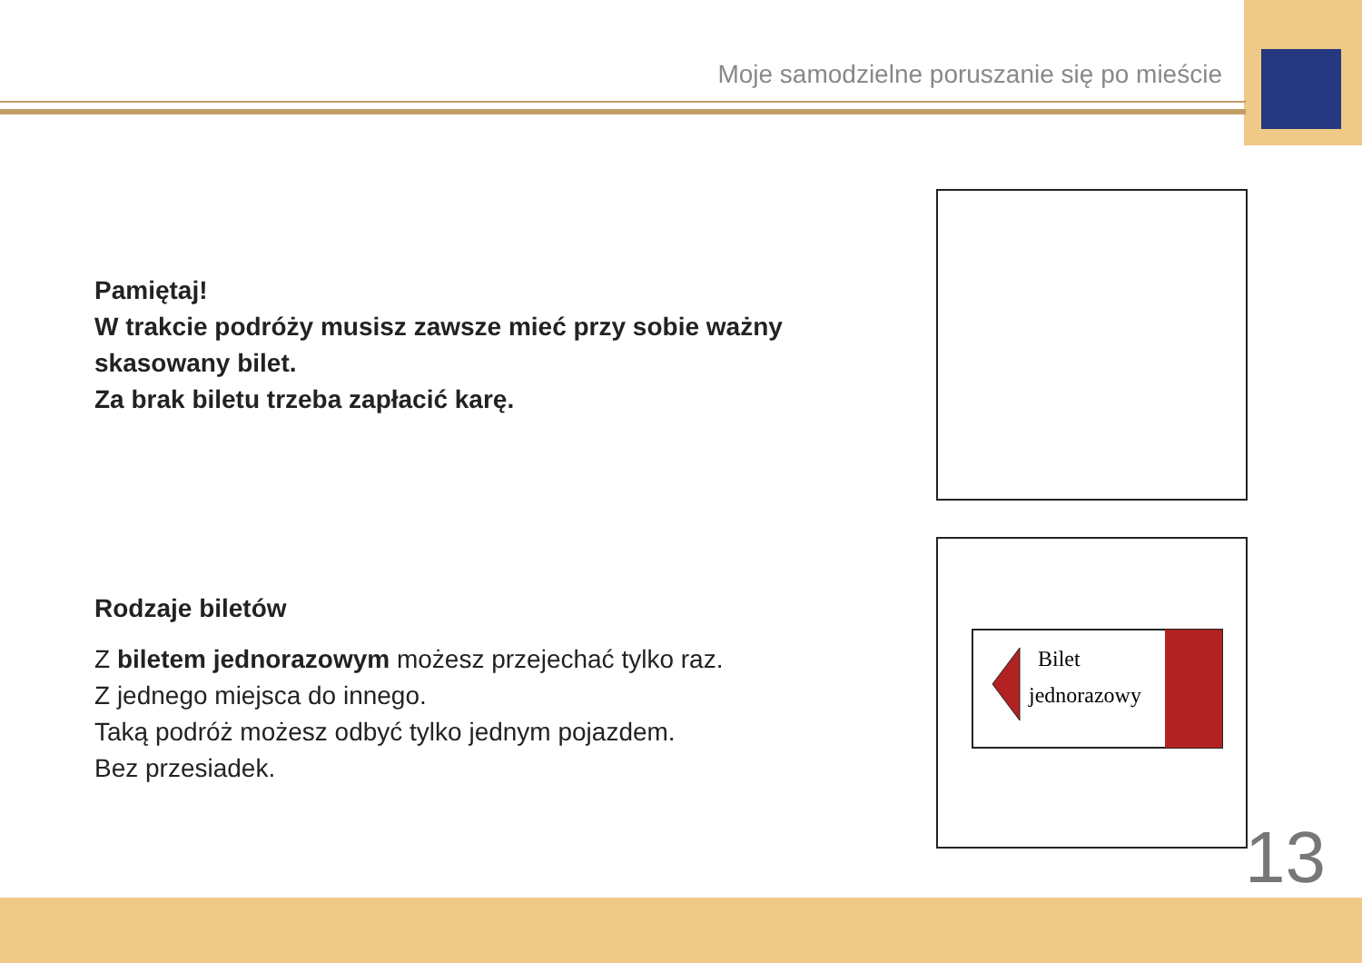Moje samodzielne poruszanie się po mieście
Pamiętaj!
W trakcie podróży musisz zawsze mieć przy sobie ważny skasowany bilet.
Za brak biletu trzeba zapłacić karę.
Rodzaje biletów
Z biletem jednorazowym możesz przejechać tylko raz.
Z jednego miejsca do innego.
Taką podróż możesz odbyć tylko jednym pojazdem.
Bez przesiadek.
Bilet
jednorazowy
13